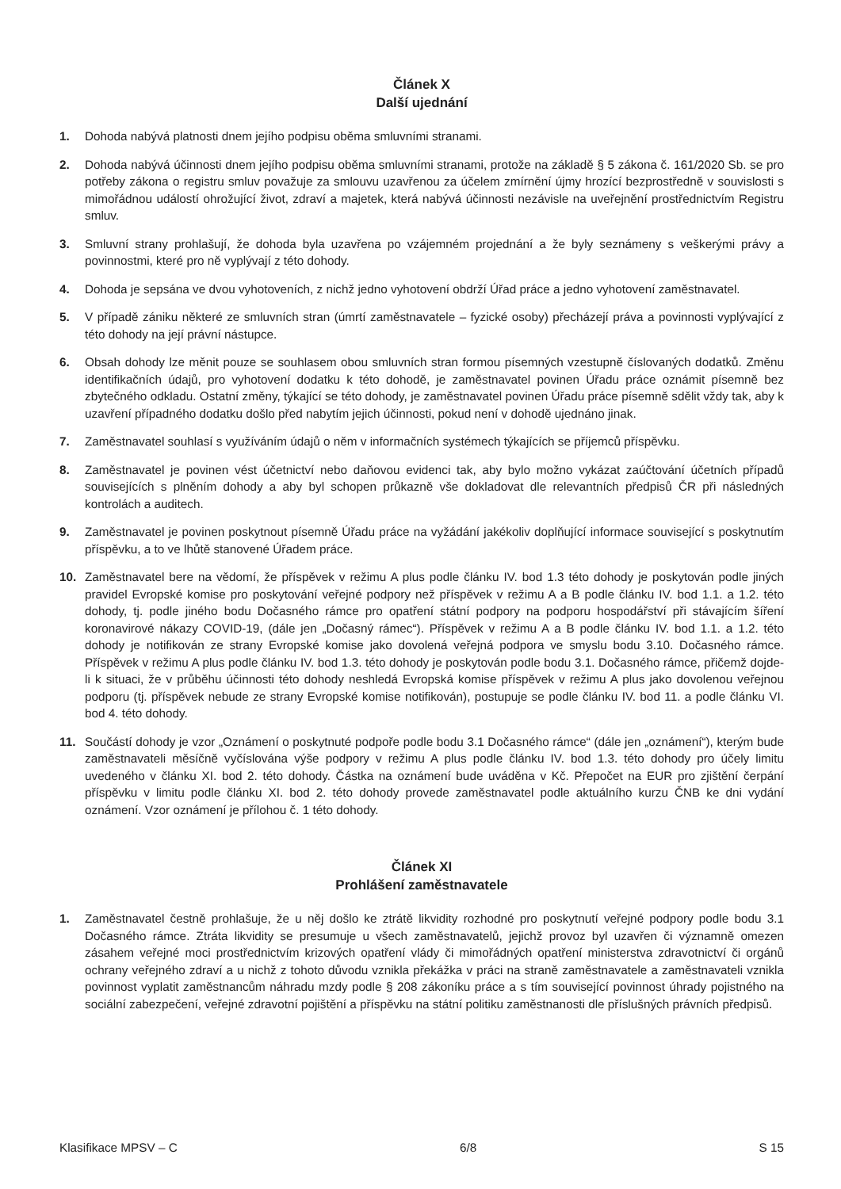Článek X
Další ujednání
1. Dohoda nabývá platnosti dnem jejího podpisu oběma smluvními stranami.
2. Dohoda nabývá účinnosti dnem jejího podpisu oběma smluvními stranami, protože na základě § 5 zákona č. 161/2020 Sb. se pro potřeby zákona o registru smluv považuje za smlouvu uzavřenou za účelem zmírnění újmy hrozící bezprostředně v souvislosti s mimořádnou událostí ohrožující život, zdraví a majetek, která nabývá účinnosti nezávisle na uveřejnění prostřednictvím Registru smluv.
3. Smluvní strany prohlašují, že dohoda byla uzavřena po vzájemném projednání a že byly seznámeny s veškerými právy a povinnostmi, které pro ně vyplývají z této dohody.
4. Dohoda je sepsána ve dvou vyhotoveních, z nichž jedno vyhotovení obdrží Úřad práce a jedno vyhotovení zaměstnavatel.
5. V případě zániku některé ze smluvních stran (úmrtí zaměstnavatele – fyzické osoby) přecházejí práva a povinnosti vyplývající z této dohody na její právní nástupce.
6. Obsah dohody lze měnit pouze se souhlasem obou smluvních stran formou písemných vzestupně číslovaných dodatků. Změnu identifikačních údajů, pro vyhotovení dodatku k této dohodě, je zaměstnavatel povinen Úřadu práce oznámit písemně bez zbytečného odkladu. Ostatní změny, týkající se této dohody, je zaměstnavatel povinen Úřadu práce písemně sdělit vždy tak, aby k uzavření případného dodatku došlo před nabytím jejich účinnosti, pokud není v dohodě ujednáno jinak.
7. Zaměstnavatel souhlasí s využíváním údajů o něm v informačních systémech týkajících se příjemců příspěvku.
8. Zaměstnavatel je povinen vést účetnictví nebo daňovou evidenci tak, aby bylo možno vykázat zaúčtování účetních případů souvisejících s plněním dohody a aby byl schopen průkazně vše dokladovat dle relevantních předpisů ČR při následných kontrolách a auditech.
9. Zaměstnavatel je povinen poskytnout písemně Úřadu práce na vyžádání jakékoliv doplňující informace související s poskytnutím příspěvku, a to ve lhůtě stanovené Úřadem práce.
10. Zaměstnavatel bere na vědomí, že příspěvek v režimu A plus podle článku IV. bod 1.3 této dohody je poskytován podle jiných pravidel Evropské komise pro poskytování veřejné podpory než příspěvek v režimu A a B podle článku IV. bod 1.1. a 1.2. této dohody, tj. podle jiného bodu Dočasného rámce pro opatření státní podpory na podporu hospodářství při stávajícím šíření koronavirové nákazy COVID-19, (dále jen „Dočasný rámec“). Příspěvek v režimu A a B podle článku IV. bod 1.1. a 1.2. této dohody je notifikován ze strany Evropské komise jako dovolená veřejná podpora ve smyslu bodu 3.10. Dočasného rámce. Příspěvek v režimu A plus podle článku IV. bod 1.3. této dohody je poskytován podle bodu 3.1. Dočasného rámce, přičemž dojde-li k situaci, že v průběhu účinnosti této dohody neshledá Evropská komise příspěvek v režimu A plus jako dovolenou veřejnou podporu (tj. příspěvek nebude ze strany Evropské komise notifikován), postupuje se podle článku IV. bod 11. a podle článku VI. bod 4. této dohody.
11. Součástí dohody je vzor „Oznámení o poskytnuté podpoře podle bodu 3.1 Dočasného rámce“ (dále jen „oznámení“), kterým bude zaměstnavateli měsíčně vyčíslována výše podpory v režimu A plus podle článku IV. bod 1.3. této dohody pro účely limitu uvedeného v článku XI. bod 2. této dohody. Částka na oznámení bude uváděna v Kč. Přepočet na EUR pro zjištění čerpání příspěvku v limitu podle článku XI. bod 2. této dohody provede zaměstnavatel podle aktuálního kurzu ČNB ke dni vydání oznámení. Vzor oznámení je přílohou č. 1 této dohody.
Článek XI
Prohlášení zaměstnavatele
1. Zaměstnavatel čestně prohlašuje, že u něj došlo ke ztrátě likvidity rozhodné pro poskytnutí veřejné podpory podle bodu 3.1 Dočasného rámce. Ztráta likvidity se presumuje u všech zaměstnavatelů, jejichž provoz byl uzavřen či významně omezen zásahem veřejné moci prostřednictvím krizových opatření vlády či mimořádných opatření ministerstva zdravotnictví či orgánů ochrany veřejného zdraví a u nichž z tohoto důvodu vznikla překážka v práci na straně zaměstnavatele a zaměstnavateli vznikla povinnost vyplatit zaměstnancům náhradu mzdy podle § 208 zákoníku práce a s tím související povinnost úhrady pojistného na sociální zabezpečení, veřejné zdravotní pojištění a příspěvku na státní politiku zaměstnanosti dle příslušných právních předpisů.
Klasifikace MPSV – C 6/8 S 15